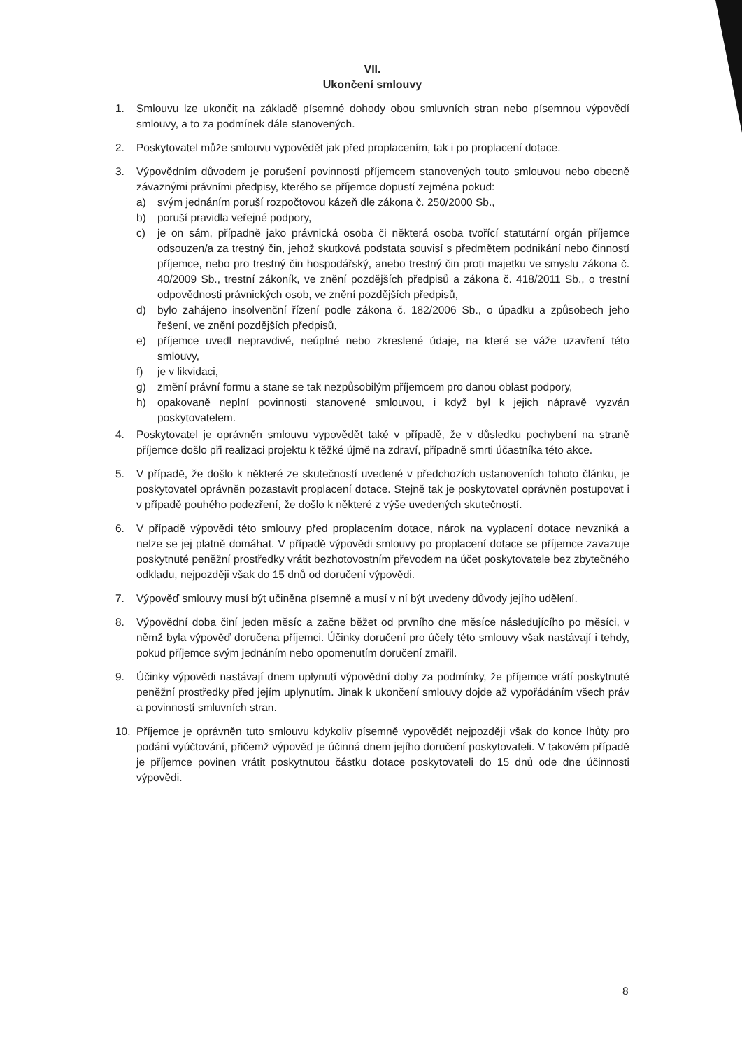VII.
Ukončení smlouvy
1. Smlouvu lze ukončit na základě písemné dohody obou smluvních stran nebo písemnou výpovědí smlouvy, a to za podmínek dále stanovených.
2. Poskytovatel může smlouvu vypovědět jak před proplacením, tak i po proplacení dotace.
3. Výpovědním důvodem je porušení povinností příjemcem stanovených touto smlouvou nebo obecně závaznými právními předpisy, kterého se příjemce dopustí zejména pokud:
a) svým jednáním poruší rozpočtovou kázeň dle zákona č. 250/2000 Sb.,
b) poruší pravidla veřejné podpory,
c) je on sám, případně jako právnická osoba či některá osoba tvořící statutární orgán příjemce odsouzen/a za trestný čin, jehož skutková podstata souvisí s předmětem podnikání nebo činností příjemce, nebo pro trestný čin hospodářský, anebo trestný čin proti majetku ve smyslu zákona č. 40/2009 Sb., trestní zákoník, ve znění pozdějších předpisů a zákona č. 418/2011 Sb., o trestní odpovědnosti právnických osob, ve znění pozdějších předpisů,
d) bylo zahájeno insolvenční řízení podle zákona č. 182/2006 Sb., o úpadku a způsobech jeho řešení, ve znění pozdějších předpisů,
e) příjemce uvedl nepravdivé, neúplné nebo zkreslené údaje, na které se váže uzavření této smlouvy,
f) je v likvidaci,
g) změní právní formu a stane se tak nezpůsobilým příjemcem pro danou oblast podpory,
h) opakovaně neplní povinnosti stanovené smlouvou, i když byl k jejich nápravě vyzván poskytovatelem.
4. Poskytovatel je oprávněn smlouvu vypovědět také v případě, že v důsledku pochybení na straně příjemce došlo při realizaci projektu k těžké újmě na zdraví, případně smrti účastníka této akce.
5. V případě, že došlo k některé ze skutečností uvedené v předchozích ustanoveních tohoto článku, je poskytovatel oprávněn pozastavit proplacení dotace. Stejně tak je poskytovatel oprávněn postupovat i v případě pouhého podezření, že došlo k některé z výše uvedených skutečností.
6. V případě výpovědi této smlouvy před proplacením dotace, nárok na vyplacení dotace nevzniká a nelze se jej platně domáhat. V případě výpovědi smlouvy po proplacení dotace se příjemce zavazuje poskytnuté peněžní prostředky vrátit bezhotovostním převodem na účet poskytovatele bez zbytečného odkladu, nejpozději však do 15 dnů od doručení výpovědi.
7. Výpověď smlouvy musí být učiněna písemně a musí v ní být uvedeny důvody jejího udělení.
8. Výpovědní doba činí jeden měsíc a začne běžet od prvního dne měsíce následujícího po měsíci, v němž byla výpověď doručena příjemci. Účinky doručení pro účely této smlouvy však nastávají i tehdy, pokud příjemce svým jednáním nebo opomenutím doručení zmařil.
9. Účinky výpovědi nastávají dnem uplynutí výpovědní doby za podmínky, že příjemce vrátí poskytnuté peněžní prostředky před jejím uplynutím. Jinak k ukončení smlouvy dojde až vypořádáním všech práv a povinností smluvních stran.
10. Příjemce je oprávněn tuto smlouvu kdykoliv písemně vypovědět nejpozději však do konce lhůty pro podání vyúčtování, přičemž výpověď je účinná dnem jejího doručení poskytovateli. V takovém případě je příjemce povinen vrátit poskytnutou částku dotace poskytovateli do 15 dnů ode dne účinnosti výpovědi.
8